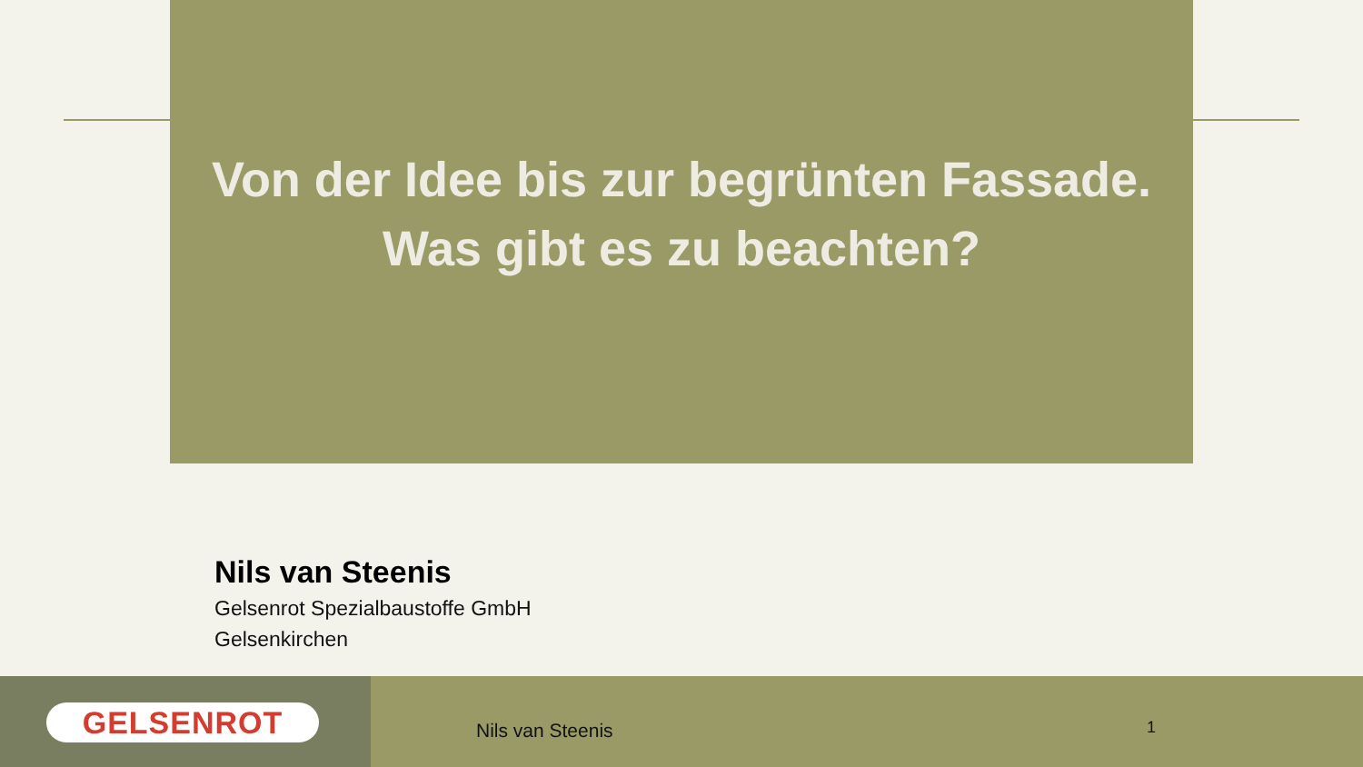Von der Idee bis zur begrünten Fassade.
Was gibt es zu beachten?
Nils van Steenis
Gelsenrot Spezialbaustoffe GmbH
Gelsenkirchen
GELSENROT
Nils van Steenis 1